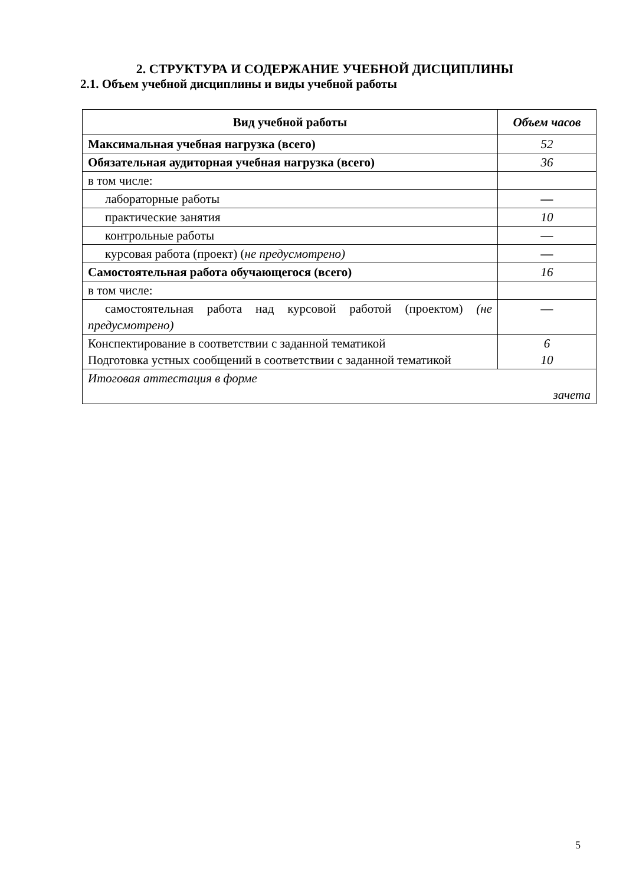2. СТРУКТУРА И СОДЕРЖАНИЕ УЧЕБНОЙ ДИСЦИПЛИНЫ
2.1. Объем учебной дисциплины и виды учебной работы
| Вид учебной работы | Объем часов |
| --- | --- |
| Максимальная учебная нагрузка (всего) | 52 |
| Обязательная аудиторная учебная нагрузка (всего) | 36 |
| в том числе: | |
| лабораторные работы | — |
| практические занятия | 10 |
| контрольные работы | — |
| курсовая работа (проект) ( не предусмотрено) | — |
| Самостоятельная работа обучающегося (всего) | 16 |
| в том числе: | |
| самостоятельная работа над курсовой работой (проектом) (не предусмотрено) | — |
| Конспектирование в соответствии с заданной тематикой Подготовка устных сообщений в соответствии с заданной тематикой | 6 10 |
| Итоговая аттестация в форме зачета | |
5